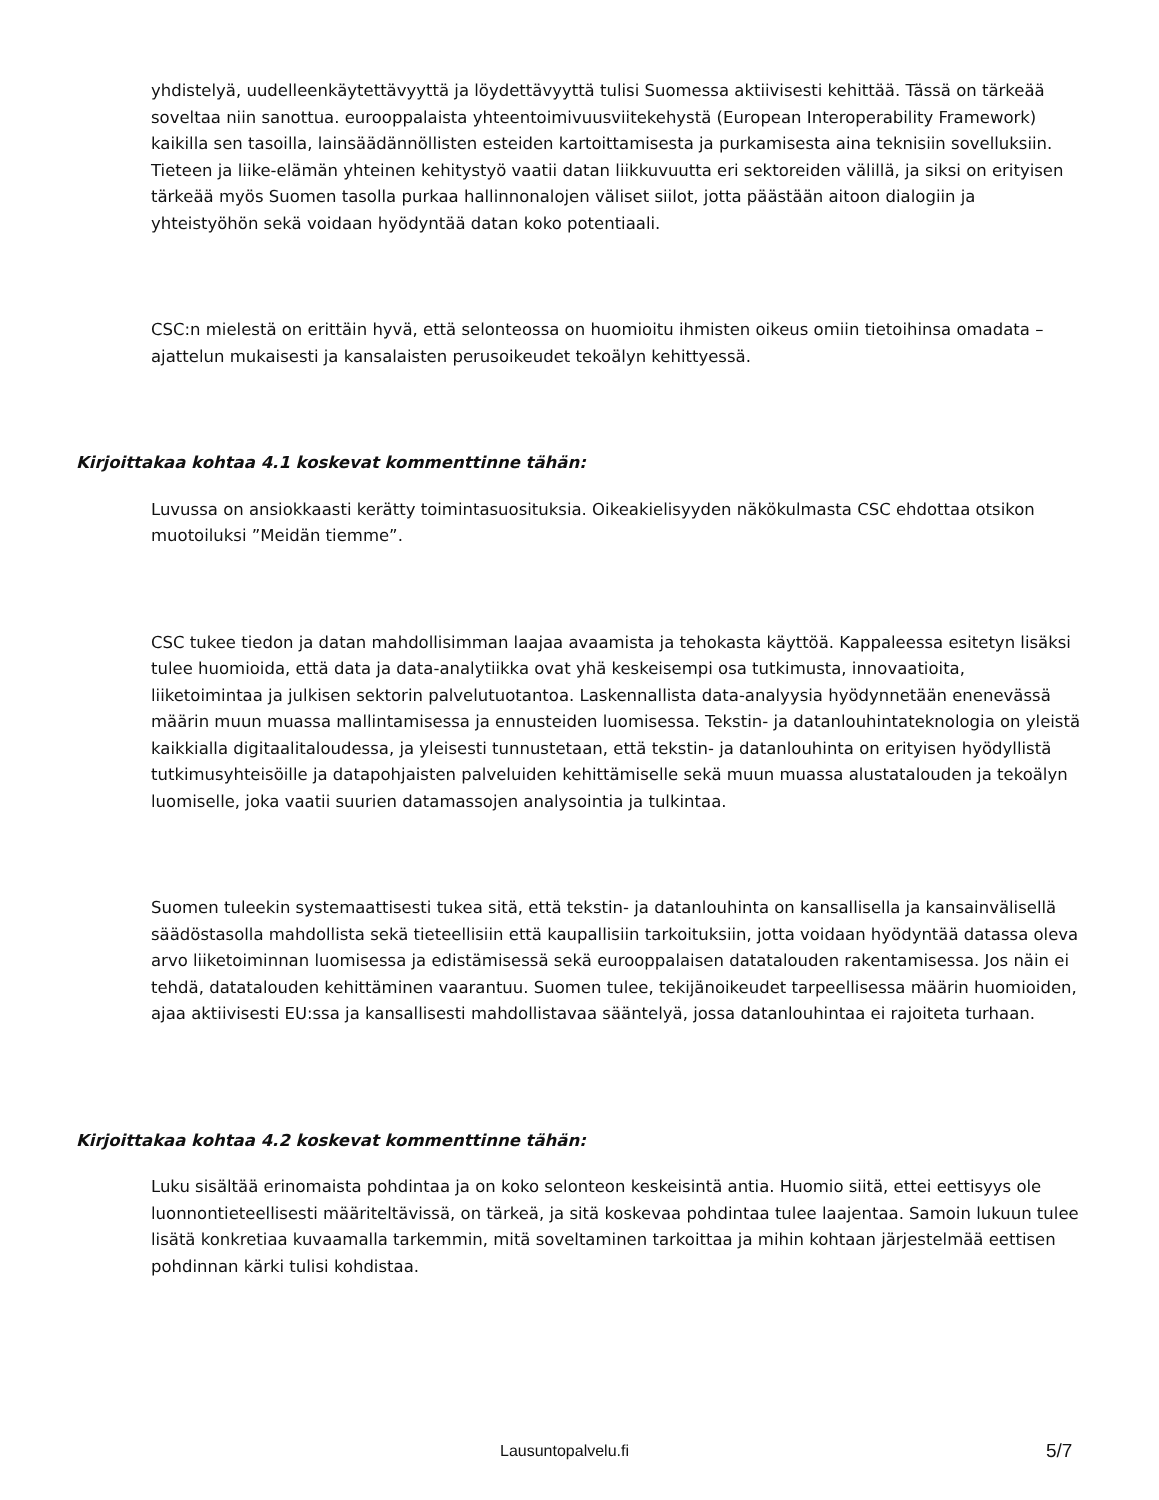yhdistelyä, uudelleenkäytettävyyttä ja löydettävyyttä tulisi Suomessa aktiivisesti kehittää. Tässä on tärkeää soveltaa niin sanottua. eurooppalaista yhteentoimivuusviitekehystä (European Interoperability Framework) kaikilla sen tasoilla, lainsäädännöllisten esteiden kartoittamisesta ja purkamisesta aina teknisiin sovelluksiin. Tieteen ja liike-elämän yhteinen kehitystyö vaatii datan liikkuvuutta eri sektoreiden välillä, ja siksi on erityisen tärkeää myös Suomen tasolla purkaa hallinnonalojen väliset siilot, jotta päästään aitoon dialogiin ja yhteistyöhön sekä voidaan hyödyntää datan koko potentiaali.
CSC:n mielestä on erittäin hyvä, että selonteossa on huomioitu ihmisten oikeus omiin tietoihinsa omadata –ajattelun mukaisesti ja kansalaisten perusoikeudet tekoälyn kehittyessä.
Kirjoittakaa kohtaa 4.1 koskevat kommenttinne tähän:
Luvussa on ansiokkaasti kerätty toimintasuosituksia. Oikeakielisyyden näkökulmasta CSC ehdottaa otsikon muotoiluksi ”Meidän tiemme”.
CSC tukee tiedon ja datan mahdollisimman laajaa avaamista ja tehokasta käyttöä. Kappaleessa esitetyn lisäksi tulee huomioida, että data ja data-analytiikka ovat yhä keskeisempi osa tutkimusta, innovaatioita, liiketoimintaa ja julkisen sektorin palvelutuotantoa. Laskennallista data-analyysia hyödynnetään enenevässä määrin muun muassa mallintamisessa ja ennusteiden luomisessa. Tekstin- ja datanlouhintateknologia on yleistä kaikkialla digitaalitaloudessa, ja yleisesti tunnustetaan, että tekstin- ja datanlouhinta on erityisen hyödyllistä tutkimusyhteisöille ja datapohjaisten palveluiden kehittämiselle sekä muun muassa alustatalouden ja tekoälyn luomiselle, joka vaatii suurien datamassojen analysointia ja tulkintaa.
Suomen tuleekin systemaattisesti tukea sitä, että tekstin- ja datanlouhinta on kansallisella ja kansainvälisellä säädöstasolla mahdollista sekä tieteellisiin että kaupallisiin tarkoituksiin, jotta voidaan hyödyntää datassa oleva arvo liiketoiminnan luomisessa ja edistämisessä sekä eurooppalaisen datatalouden rakentamisessa. Jos näin ei tehdä, datatalouden kehittäminen vaarantuu. Suomen tulee, tekijänoikeudet tarpeellisessa määrin huomioiden, ajaa aktiivisesti EU:ssa ja kansallisesti mahdollistavaa sääntelyä, jossa datanlouhintaa ei rajoiteta turhaan.
Kirjoittakaa kohtaa 4.2 koskevat kommenttinne tähän:
Luku sisältää erinomaista pohdintaa ja on koko selonteon keskeisintä antia. Huomio siitä, ettei eettisyys ole luonnontieteellisesti määriteltävissä, on tärkeä, ja sitä koskevaa pohdintaa tulee laajentaa. Samoin lukuun tulee lisätä konkretiaa kuvaamalla tarkemmin, mitä soveltaminen tarkoittaa ja mihin kohtaan järjestelmää eettisen pohdinnan kärki tulisi kohdistaa.
Lausuntopalvelu.fi 5/7